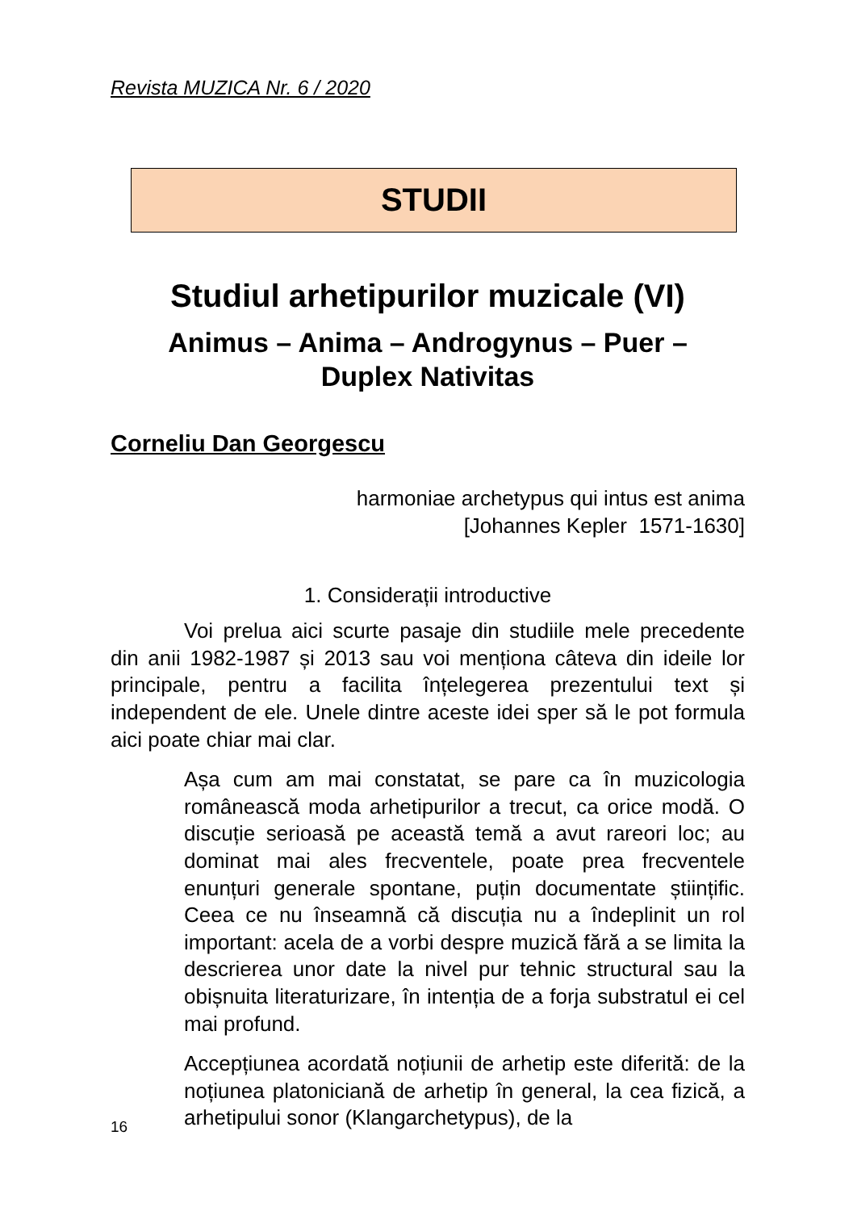Revista MUZICA Nr. 6 / 2020
STUDII
Studiul arhetipurilor muzicale (VI)
Animus – Anima – Androgynus – Puer –
Duplex Nativitas
Corneliu Dan Georgescu
harmoniae archetypus qui intus est anima
[Johannes Kepler 1571-1630]
1. Considerații introductive
Voi prelua aici scurte pasaje din studiile mele precedente din anii 1982-1987 și 2013 sau voi menționa câteva din ideile lor principale, pentru a facilita înțelegerea prezentului text și independent de ele. Unele dintre aceste idei sper să le pot formula aici poate chiar mai clar.
Așa cum am mai constatat, se pare ca în muzicologia românească moda arhetipurilor a trecut, ca orice modă. O discuție serioasă pe această temă a avut rareori loc; au dominat mai ales frecventele, poate prea frecventele enunțuri generale spontane, puțin documentate științific. Ceea ce nu înseamnă că discuția nu a îndeplinit un rol important: acela de a vorbi despre muzică fără a se limita la descrierea unor date la nivel pur tehnic structural sau la obișnuita literaturizare, în intenția de a forja substratul ei cel mai profund.
Accepțiunea acordată noțiunii de arhetip este diferită: de la noțiunea platoniciană de arhetip în general, la cea fizică, a arhetipului sonor (Klangarchetypus), de la
16